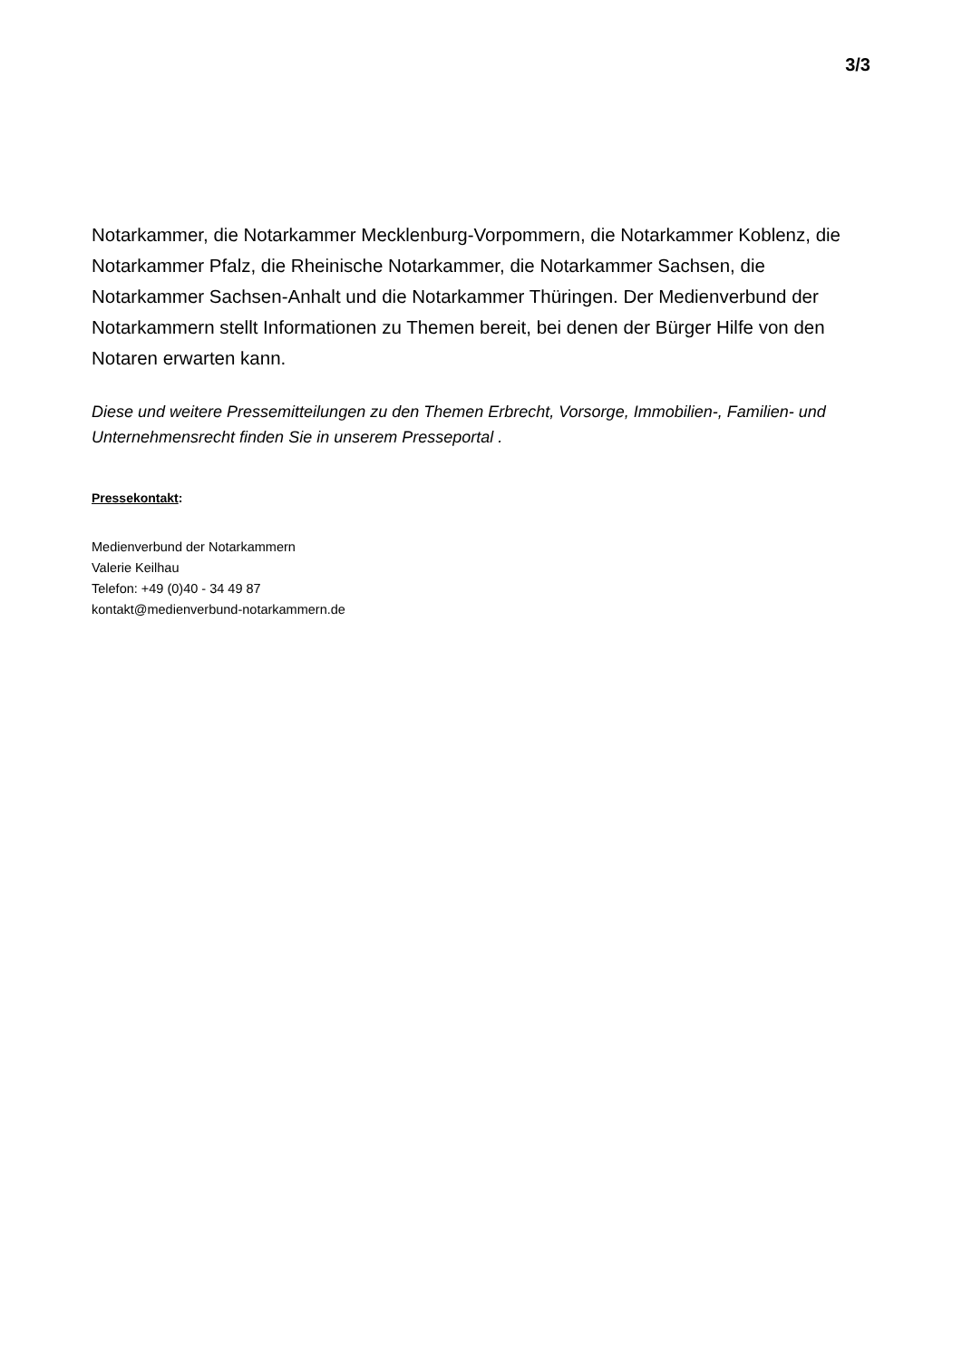3/3
Notarkammer, die Notarkammer Mecklenburg-Vorpommern, die Notarkammer Koblenz, die Notarkammer Pfalz, die Rheinische Notarkammer, die Notarkammer Sachsen, die Notarkammer Sachsen-Anhalt und die Notarkammer Thüringen. Der Medienverbund der Notarkammern stellt Informationen zu Themen bereit, bei denen der Bürger Hilfe von den Notaren erwarten kann.
Diese und weitere Pressemitteilungen zu den Themen Erbrecht, Vorsorge, Immobilien-, Familien- und Unternehmensrecht finden Sie in unserem Presseportal .
Pressekontakt:
Medienverbund der Notarkammern
Valerie Keilhau
Telefon: +49 (0)40 - 34 49 87
kontakt@medienverbund-notarkammern.de